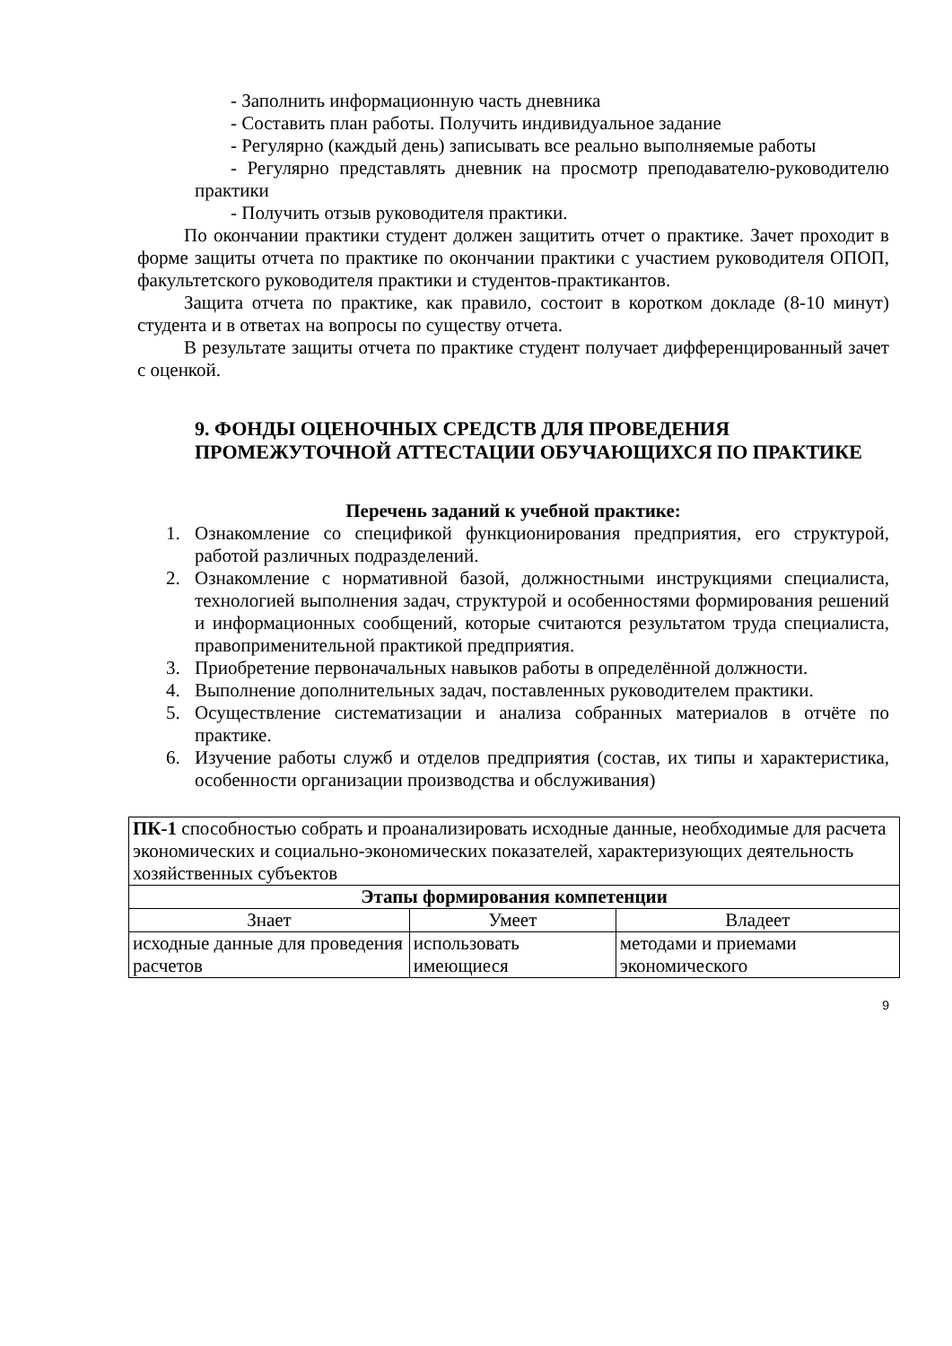- Заполнить информационную часть дневника
- Составить план работы. Получить индивидуальное задание
- Регулярно (каждый день) записывать все реально выполняемые работы
- Регулярно представлять дневник на просмотр преподавателю-руководителю практики
- Получить отзыв руководителя практики.
По окончании практики студент должен защитить отчет о практике. Зачет проходит в форме защиты отчета по практике по окончании практики с участием руководителя ОПОП, факультетского руководителя практики и студентов-практикантов.
Защита отчета по практике, как правило, состоит в коротком докладе (8-10 минут) студента и в ответах на вопросы по существу отчета.
В результате защиты отчета по практике студент получает дифференцированный зачет с оценкой.
9. ФОНДЫ ОЦЕНОЧНЫХ СРЕДСТВ ДЛЯ ПРОВЕДЕНИЯ ПРОМЕЖУТОЧНОЙ АТТЕСТАЦИИ ОБУЧАЮЩИХСЯ ПО ПРАКТИКЕ
Перечень заданий к учебной практике:
1. Ознакомление со спецификой функционирования предприятия, его структурой, работой различных подразделений.
2. Ознакомление с нормативной базой, должностными инструкциями специалиста, технологией выполнения задач, структурой и особенностями формирования решений и информационных сообщений, которые считаются результатом труда специалиста, правоприменительной практикой предприятия.
3. Приобретение первоначальных навыков работы в определённой должности.
4. Выполнение дополнительных задач, поставленных руководителем практики.
5. Осуществление систематизации и анализа собранных материалов в отчёте по практике.
6. Изучение работы служб и отделов предприятия (состав, их типы и характеристика, особенности организации производства и обслуживания)
| ПК-1 способностью собрать и проанализировать исходные данные, необходимые для расчета экономических и социально-экономических показателей, характеризующих деятельность хозяйственных субъектов | | |
| Этапы формирования компетенции | | |
| Знает | Умеет | Владеет |
| исходные данные для проведения расчетов | использовать имеющиеся | методами и приемами экономического |
9